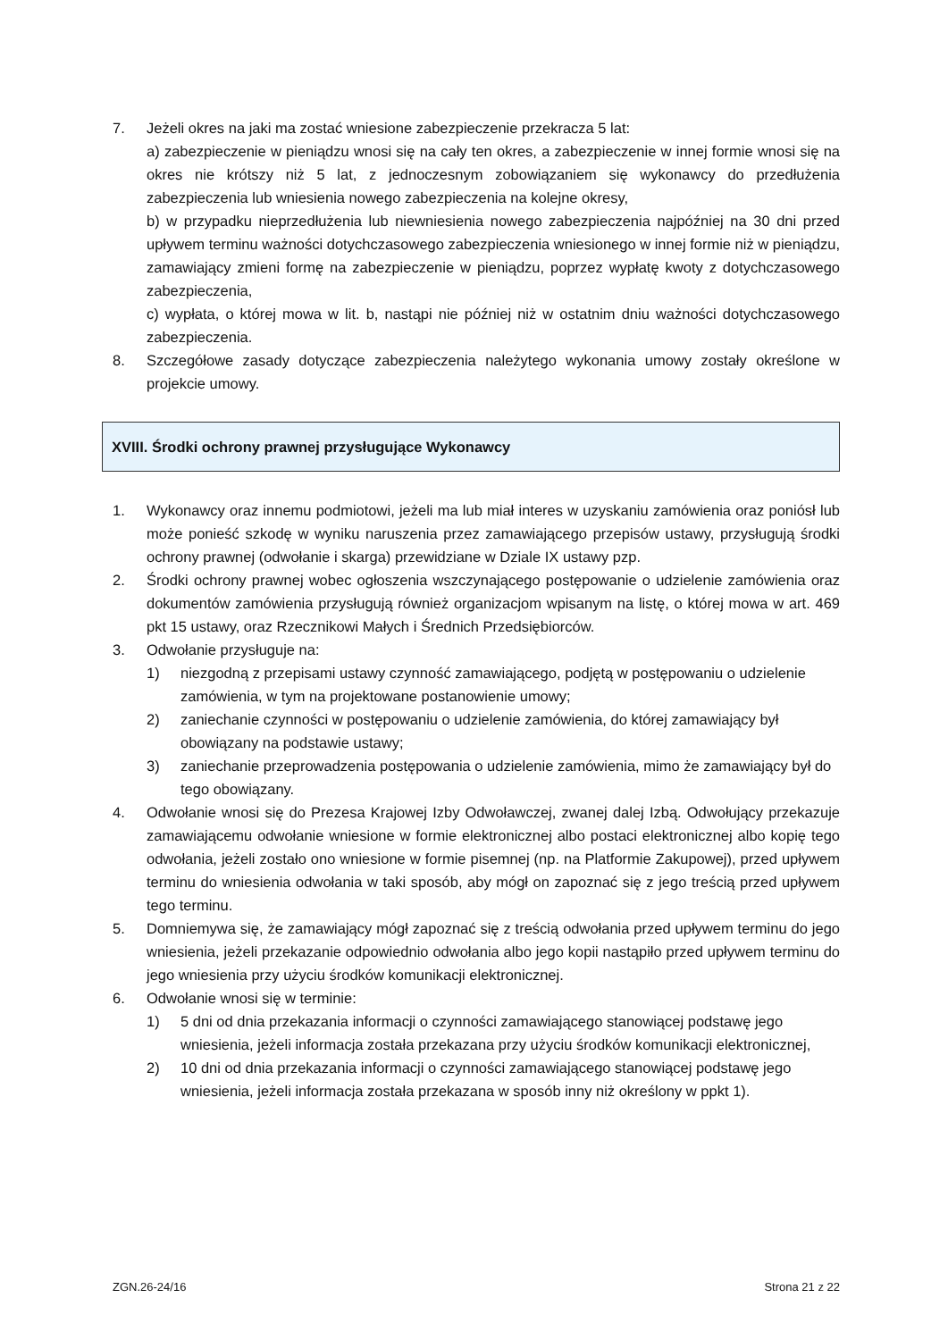7. Jeżeli okres na jaki ma zostać wniesione zabezpieczenie przekracza 5 lat:
a) zabezpieczenie w pieniądzu wnosi się na cały ten okres, a zabezpieczenie w innej formie wnosi się na okres nie krótszy niż 5 lat, z jednoczesnym zobowiązaniem się wykonawcy do przedłużenia zabezpieczenia lub wniesienia nowego zabezpieczenia na kolejne okresy,
b) w przypadku nieprzedłużenia lub niewniesienia nowego zabezpieczenia najpóźniej na 30 dni przed upływem terminu ważności dotychczasowego zabezpieczenia wniesionego w innej formie niż w pieniądzu, zamawiający zmieni formę na zabezpieczenie w pieniądzu, poprzez wypłatę kwoty z dotychczasowego zabezpieczenia,
c) wypłata, o której mowa w lit. b, nastąpi nie później niż w ostatnim dniu ważności dotychczasowego zabezpieczenia.
8. Szczegółowe zasady dotyczące zabezpieczenia należytego wykonania umowy zostały określone w projekcie umowy.
XVIII. Środki ochrony prawnej przysługujące Wykonawcy
1. Wykonawcy oraz innemu podmiotowi, jeżeli ma lub miał interes w uzyskaniu zamówienia oraz poniósł lub może ponieść szkodę w wyniku naruszenia przez zamawiającego przepisów ustawy, przysługują środki ochrony prawnej (odwołanie i skarga) przewidziane w Dziale IX ustawy pzp.
2. Środki ochrony prawnej wobec ogłoszenia wszczynającego postępowanie o udzielenie zamówienia oraz dokumentów zamówienia przysługują również organizacjom wpisanym na listę, o której mowa w art. 469 pkt 15 ustawy, oraz Rzecznikowi Małych i Średnich Przedsiębiorców.
3. Odwołanie przysługuje na:
1) niezgodną z przepisami ustawy czynność zamawiającego, podjętą w postępowaniu o udzielenie zamówienia, w tym na projektowane postanowienie umowy;
2) zaniechanie czynności w postępowaniu o udzielenie zamówienia, do której zamawiający był obowiązany na podstawie ustawy;
3) zaniechanie przeprowadzenia postępowania o udzielenie zamówienia, mimo że zamawiający był do tego obowiązany.
4. Odwołanie wnosi się do Prezesa Krajowej Izby Odwoławczej, zwanej dalej Izbą. Odwołujący przekazuje zamawiającemu odwołanie wniesione w formie elektronicznej albo postaci elektronicznej albo kopię tego odwołania, jeżeli zostało ono wniesione w formie pisemnej (np. na Platformie Zakupowej), przed upływem terminu do wniesienia odwołania w taki sposób, aby mógł on zapoznać się z jego treścią przed upływem tego terminu.
5. Domniemywa się, że zamawiający mógł zapoznać się z treścią odwołania przed upływem terminu do jego wniesienia, jeżeli przekazanie odpowiednio odwołania albo jego kopii nastąpiło przed upływem terminu do jego wniesienia przy użyciu środków komunikacji elektronicznej.
6. Odwołanie wnosi się w terminie:
1) 5 dni od dnia przekazania informacji o czynności zamawiającego stanowiącej podstawę jego wniesienia, jeżeli informacja została przekazana przy użyciu środków komunikacji elektronicznej,
2) 10 dni od dnia przekazania informacji o czynności zamawiającego stanowiącej podstawę jego wniesienia, jeżeli informacja została przekazana w sposób inny niż określony w ppkt 1).
ZGN.26-24/16 Strona 21 z 22